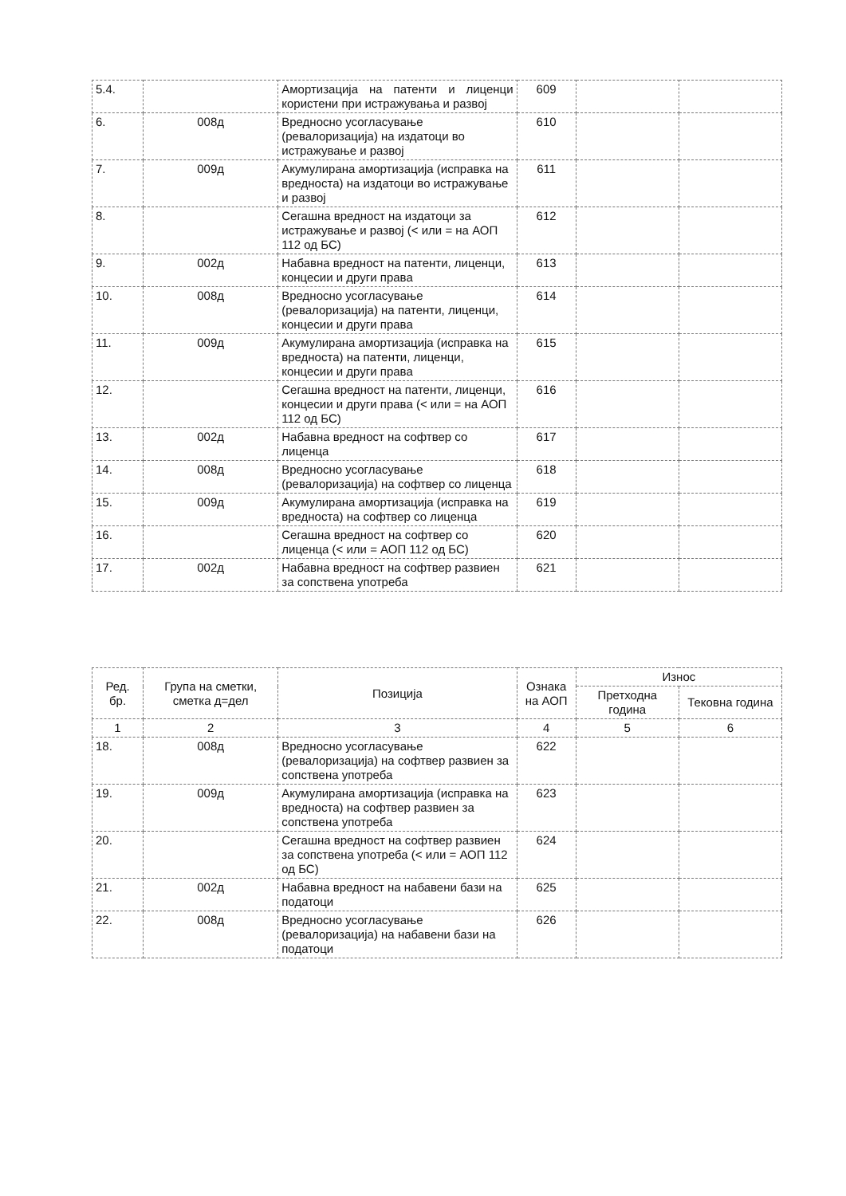| 5.4. | | Амортизација на патенти и лиценци користени при истражувања и развој | 609 | | |
| 6. | 008д | Вредносно усогласување (ревалоризација) на издатоци во истражување и развој | 610 | | |
| 7. | 009д | Акумулирана амортизација (исправка на вредноста) на издатоци во истражување и развој | 611 | | |
| 8. | | Сегашна вредност на издатоци за истражување и развој (< или = на АОП 112 од БС) | 612 | | |
| 9. | 002д | Набавна вредност на патенти, лиценци, концесии и други права | 613 | | |
| 10. | 008д | Вредносно усогласување (ревалоризација) на патенти, лиценци, концесии и други права | 614 | | |
| 11. | 009д | Акумулирана амортизација (исправка на вредноста) на патенти, лиценци, концесии и други права | 615 | | |
| 12. | | Сегашна вредност на патенти, лиценци, концесии и други права (< или = на АОП 112 од БС) | 616 | | |
| 13. | 002д | Набавна вредност на софтвер со лиценца | 617 | | |
| 14. | 008д | Вредносно усогласување (ревалоризација) на софтвер со лиценца | 618 | | |
| 15. | 009д | Акумулирана амортизација (исправка на вредноста) на софтвер со лиценца | 619 | | |
| 16. | | Сегашна вредност на софтвер со лиценца (< или = АОП 112 од БС) | 620 | | |
| 17. | 002д | Набавна вредност на софтвер развиен за сопствена употреба | 621 | | |
| Ред. бр. | Група на сметки, сметка д=дел | Позиција | Ознака на АОП | Износ | |
| --- | --- | --- | --- | --- | --- |
| | | | | Претходна година | Тековна година |
| 1 | 2 | 3 | 4 | 5 | 6 |
| 18. | 008д | Вредносно усогласување (ревалоризација) на софтвер развиен за сопствена употреба | 622 | | |
| 19. | 009д | Акумулирана амортизација (исправка на вредноста) на софтвер развиен за сопствена употреба | 623 | | |
| 20. | | Сегашна вредност на софтвер развиен за сопствена употреба (< или = АОП 112 од БС) | 624 | | |
| 21. | 002д | Набавна вредност на набавени бази на податоци | 625 | | |
| 22. | 008д | Вредносно усогласување (ревалоризација) на набавени бази на податоци | 626 | | |